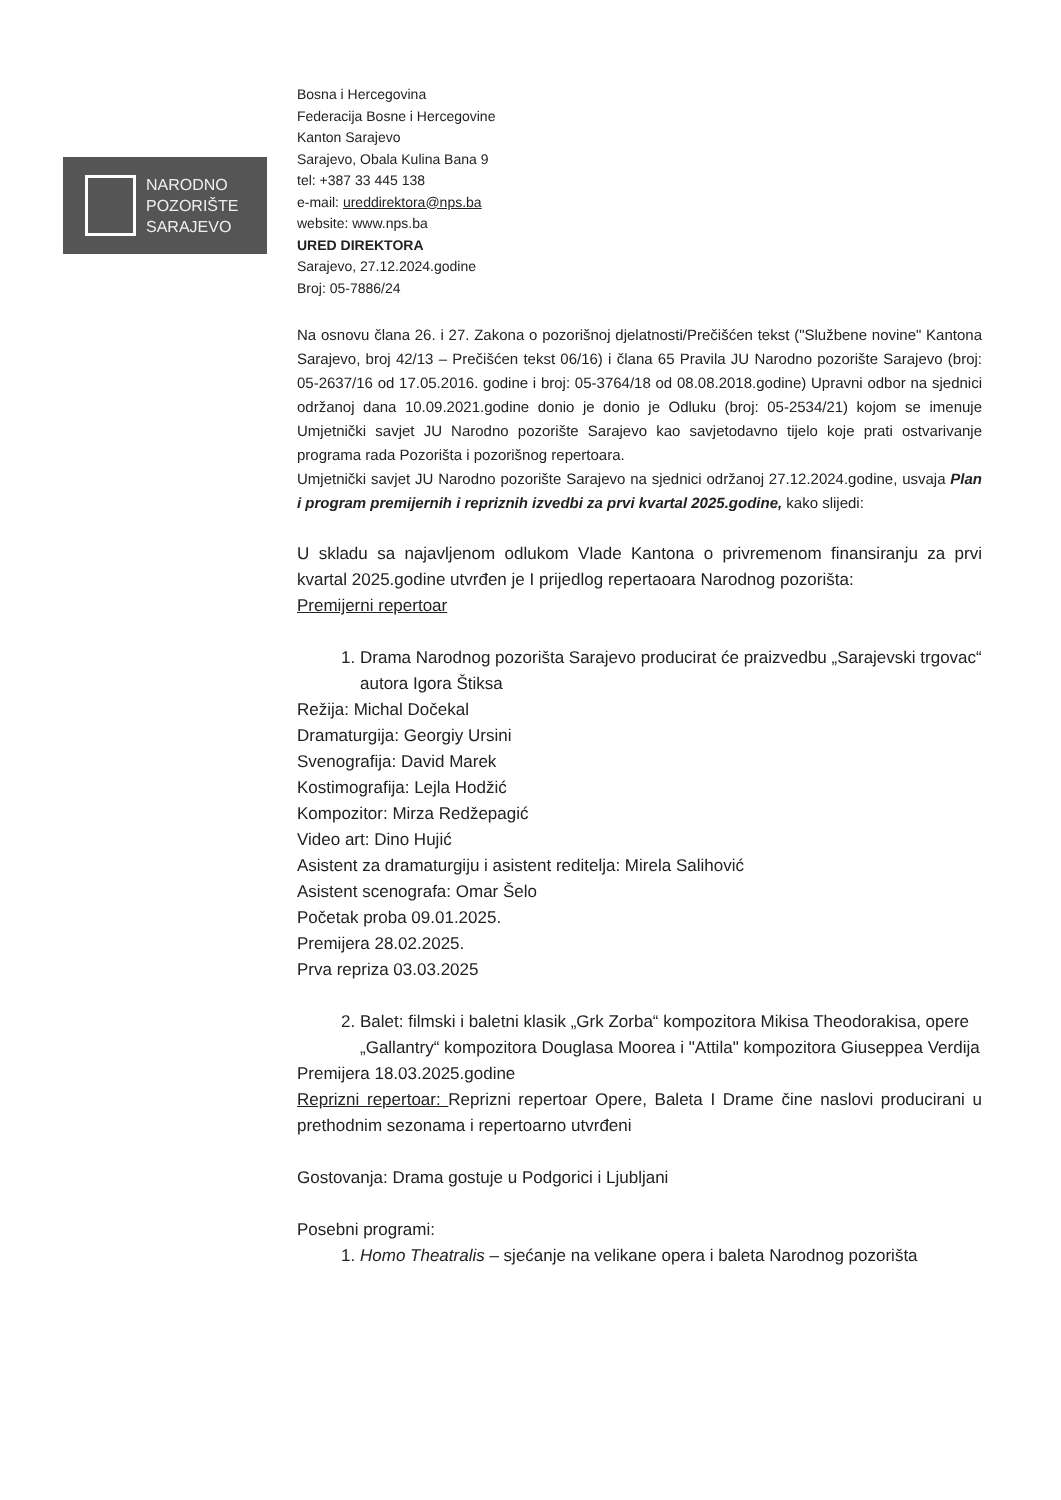NARODNO
POZORIŠTE
SARAJEVO
Bosna i Hercegovina
Federacija Bosne i Hercegovine
Kanton Sarajevo
Sarajevo, Obala Kulina Bana 9
tel: +387 33 445 138
e-mail: ureddirektora@nps.ba
website: www.nps.ba
URED DIREKTORA
Sarajevo, 27.12.2024.godine
Broj: 05-7886/24
Na osnovu člana 26. i 27. Zakona o pozorišnoj djelatnosti/Prečišćen tekst ("Službene novine" Kantona Sarajevo, broj 42/13 – Prečišćen tekst 06/16) i člana 65 Pravila JU Narodno pozorište Sarajevo (broj: 05-2637/16 od 17.05.2016. godine i broj: 05-3764/18 od 08.08.2018.godine) Upravni odbor na sjednici održanoj dana 10.09.2021.godine donio je donio je Odluku (broj: 05-2534/21) kojom se imenuje Umjetnički savjet JU Narodno pozorište Sarajevo kao savjetodavno tijelo koje prati ostvarivanje programa rada Pozorišta i pozorišnog repertoara.
Umjetnički savjet JU Narodno pozorište Sarajevo na sjednici održanoj 27.12.2024.godine, usvaja Plan i program premijernih i repriznih izvedbi za prvi kvartal 2025.godine, kako slijedi:
U skladu sa najavljenom odlukom Vlade Kantona o privremenom finansiranju za prvi kvartal 2025.godine utvrđen je I prijedlog repertaoara Narodnog pozorišta:
Premijerni repertoar
1. Drama Narodnog pozorišta Sarajevo producirat će praizvedbu „Sarajevski trgovac“ autora Igora Štiksa
Režija: Michal Dočekal
Dramaturgija: Georgiy Ursini
Svenografija: David Marek
Kostimografija: Lejla Hodžić
Kompozitor: Mirza Redžepagić
Video art: Dino Hujić
Asistent za dramaturgiju i asistent reditelja: Mirela Salihović
Asistent scenografa: Omar Šelo
Početak proba 09.01.2025.
Premijera 28.02.2025.
Prva repriza 03.03.2025
2. Balet: filmski i baletni klasik „Grk Zorba“ kompozitora Mikisa Theodorakisa, opere „Gallantry“ kompozitora Douglasa Moorea i "Attila" kompozitora Giuseppea Verdija
Premijera 18.03.2025.godine
Reprizni repertoar: Reprizni repertoar Opere, Baleta I Drame čine naslovi producirani u prethodnim sezonama i repertoarno utvrđeni
Gostovanja: Drama gostuje u Podgorici i Ljubljani
Posebni programi:
1. Homo Theatralis – sjećanje na velikane opera i baleta Narodnog pozorišta